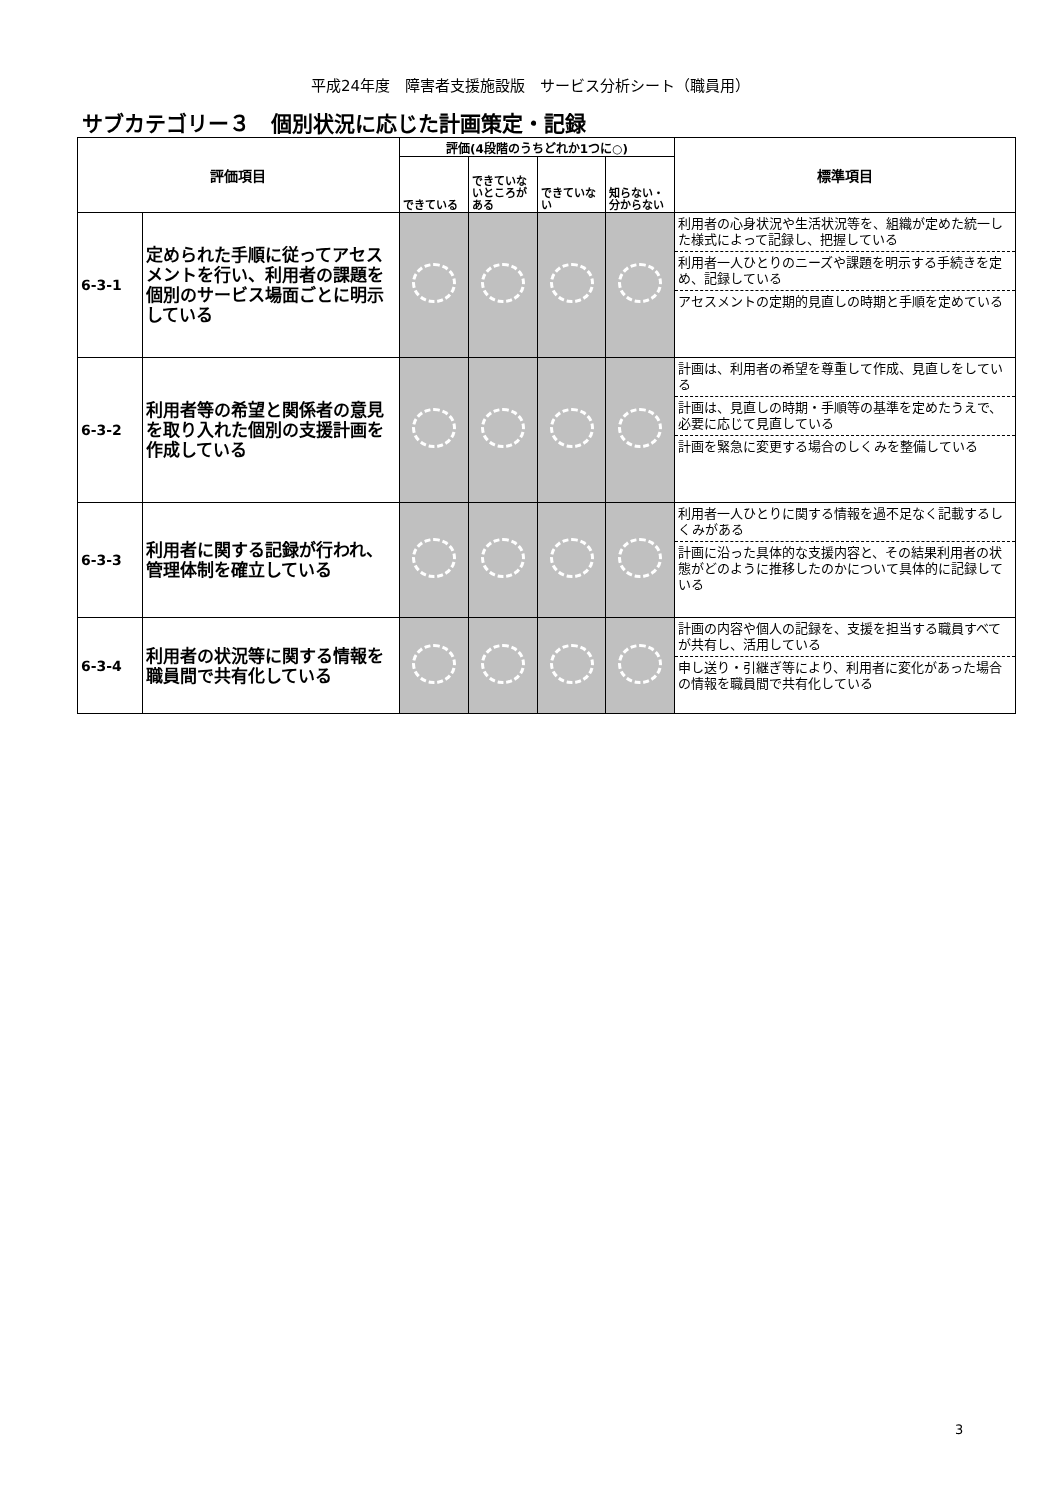平成24年度　障害者支援施設版　サービス分析シート（職員用）
サブカテゴリー３　個別状況に応じた計画策定・記録
| 評価項目 | | 評価(4段階のうちどれか1つに○) | | | | 標準項目 |
| --- | --- | --- | --- | --- | --- | --- |
| | | できている | できていないところがある | できていない | 知らない・分からない | |
| 6-3-1 | 定められた手順に従ってアセスメントを行い、利用者の課題を個別のサービス場面ごとに明示している | | | | | 利用者の心身状況や生活状況等を、組織が定めた統一した様式によって記録し、把握している 利用者一人ひとりのニーズや課題を明示する手続きを定め、記録している アセスメントの定期的見直しの時期と手順を定めている |
| 6-3-2 | 利用者等の希望と関係者の意見を取り入れた個別の支援計画を作成している | | | | | 計画は、利用者の希望を尊重して作成、見直しをしている 計画は、見直しの時期・手順等の基準を定めたうえで、必要に応じて見直している 計画を緊急に変更する場合のしくみを整備している |
| 6-3-3 | 利用者に関する記録が行われ、管理体制を確立している | | | | | 利用者一人ひとりに関する情報を過不足なく記載するしくみがある 計画に沿った具体的な支援内容と、その結果利用者の状態がどのように推移したのかについて具体的に記録している |
| 6-3-4 | 利用者の状況等に関する情報を職員間で共有化している | | | | | 計画の内容や個人の記録を、支援を担当する職員すべてが共有し、活用している 申し送り・引継ぎ等により、利用者に変化があった場合の情報を職員間で共有化している |
3